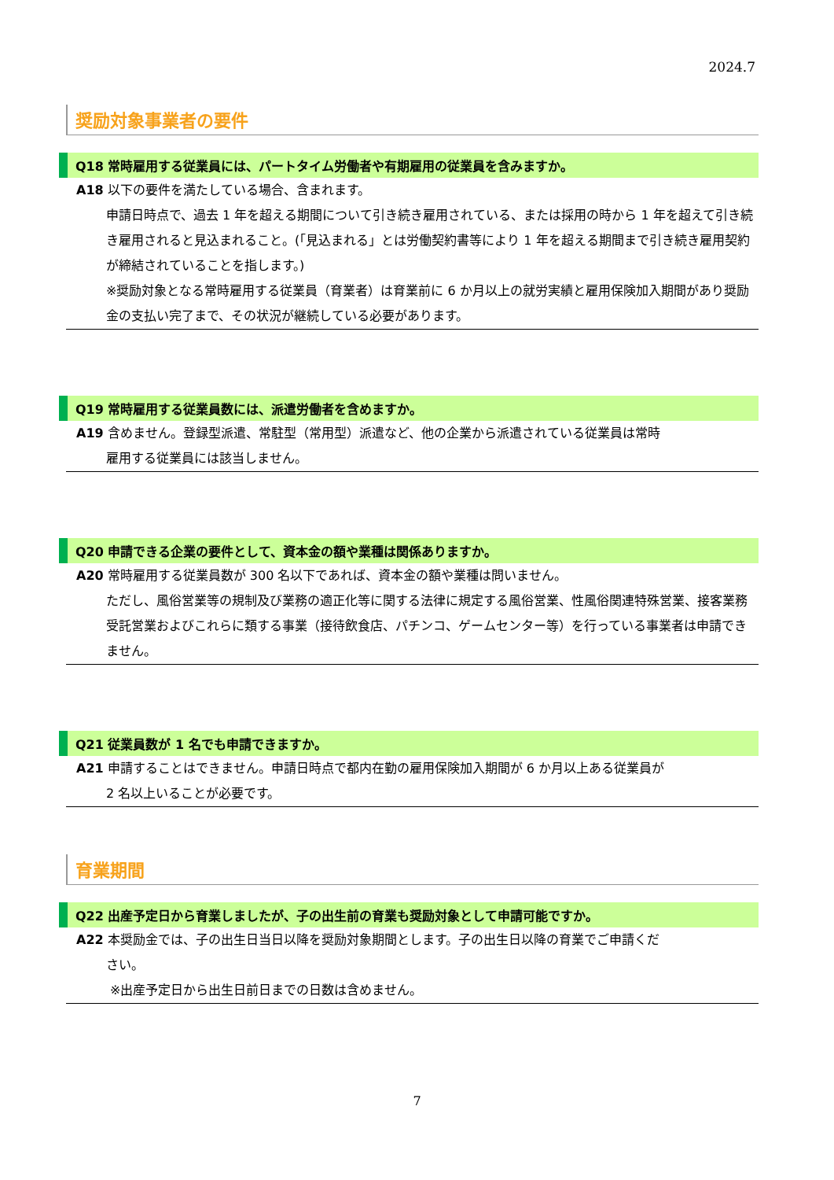2024.7
奨励対象事業者の要件
Q18 常時雇用する従業員には、パートタイム労働者や有期雇用の従業員を含みますか。
A18 以下の要件を満たしている場合、含まれます。
申請日時点で、過去 1 年を超える期間について引き続き雇用されている、または採用の時から 1 年を超えて引き続き雇用されると見込まれること。(「見込まれる」とは労働契約書等により 1 年を超える期間まで引き続き雇用契約が締結されていることを指します。)
※奨励対象となる常時雇用する従業員（育業者）は育業前に 6 か月以上の就労実績と雇用保険加入期間があり奨励金の支払い完了まで、その状況が継続している必要があります。
Q19 常時雇用する従業員数には、派遣労働者を含めますか。
A19 含めません。登録型派遣、常駐型（常用型）派遣など、他の企業から派遣されている従業員は常時
雇用する従業員には該当しません。
Q20 申請できる企業の要件として、資本金の額や業種は関係ありますか。
A20 常時雇用する従業員数が 300 名以下であれば、資本金の額や業種は問いません。
ただし、風俗営業等の規制及び業務の適正化等に関する法律に規定する風俗営業、性風俗関連特殊営業、接客業務受託営業およびこれらに類する事業（接待飲食店、パチンコ、ゲームセンター等）を行っている事業者は申請できません。
Q21 従業員数が 1 名でも申請できますか。
A21 申請することはできません。申請日時点で都内在勤の雇用保険加入期間が 6 か月以上ある従業員が
2 名以上いることが必要です。
育業期間
Q22 出産予定日から育業しましたが、子の出生前の育業も奨励対象として申請可能ですか。
A22 本奨励金では、子の出生日当日以降を奨励対象期間とします。子の出生日以降の育業でご申請くだ
さい。
※出産予定日から出生日前日までの日数は含めません。
7